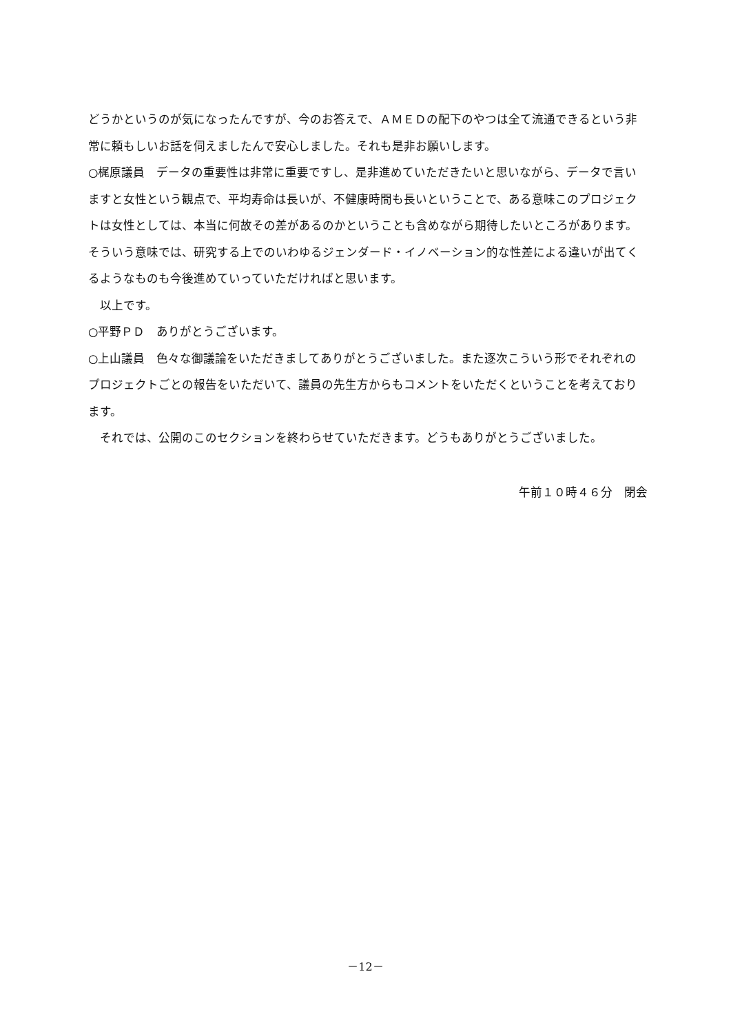どうかというのが気になったんですが、今のお答えで、ＡＭＥＤの配下のやつは全て流通できるという非常に頼もしいお話を伺えましたんで安心しました。それも是非お願いします。
○梶原議員　データの重要性は非常に重要ですし、是非進めていただきたいと思いながら、データで言いますと女性という観点で、平均寿命は長いが、不健康時間も長いということで、ある意味このプロジェクトは女性としては、本当に何故その差があるのかということも含めながら期待したいところがあります。そういう意味では、研究する上でのいわゆるジェンダード・イノベーション的な性差による違いが出てくるようなものも今後進めていっていただければと思います。
　以上です。
○平野ＰＤ　ありがとうございます。
○上山議員　色々な御議論をいただきましてありがとうございました。また逐次こういう形でそれぞれのプロジェクトごとの報告をいただいて、議員の先生方からもコメントをいただくということを考えております。
　それでは、公開のこのセクションを終わらせていただきます。どうもありがとうございました。
午前１０時４６分　閉会
－12－